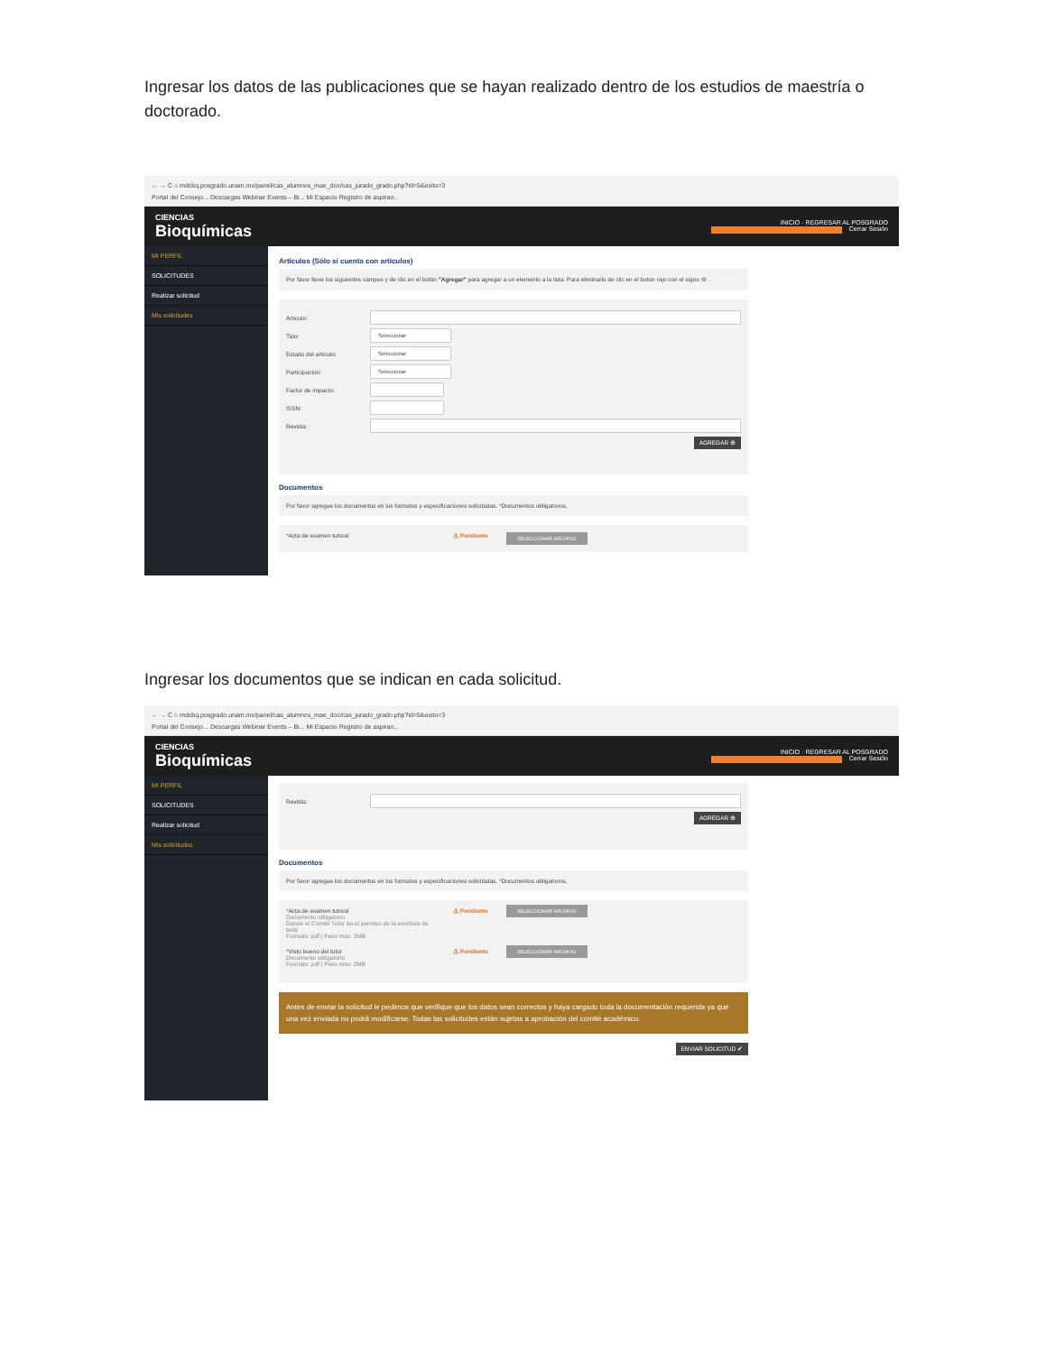Ingresar los datos de las publicaciones que se hayan realizado dentro de los estudios de maestría o doctorado.
← → C ⌂ mdcbq.posgrado.unam.mx/panel/cas_alumnos_mae_doc/cas_jurado_grado.php?id=5&exito=3
Portal del Consejo... Descargas Webinar Events – Bi... Mi Espacio Registro de aspiran...
CIENCIAS
Bioquímicas
INICIO · REGRESAR AL POSGRADO
Cerrar Sesión
MI PERFIL
SOLICITUDES
Realizar solicitud
Mis solicitudes
Artículos (Sólo si cuenta con artículos)
Por favor llene los siguientes campos y de clic en el botón "Agregar" para agregar a un elemento a la lista. Para eliminarlo de clic en el boton rojo con el signo ⊖ .
Artículo:
Tipo:
Seleccionar
Estado del artículo:
Seleccionar
Participación:
Seleccionar
Factor de impacto:
ISSN:
Revista:
AGREGAR ⊕
Documentos
Por favor agregue los documentos en los formatos y especificaciones solicitadas. *Documentos obligatorios.
*Acta de examen tutoral ⚠ Pendiente
SELECCIONAR ARCHIVO
Ingresar los documentos que se indican en cada solicitud.
← → C ⌂ mdcbq.posgrado.unam.mx/panel/cas_alumnos_mae_doc/cas_jurado_grado.php?id=5&exito=3
Portal del Consejo... Descargas Webinar Events – Bi... Mi Espacio Registro de aspiran...
CIENCIAS
Bioquímicas
INICIO · REGRESAR AL POSGRADO
Cerrar Sesión
MI PERFIL
SOLICITUDES
Realizar solicitud
Mis solicitudes
Revista:
AGREGAR ⊕
Documentos
Por favor agregue los documentos en los formatos y especificaciones solicitadas. *Documentos obligatorios.
*Acta de examen tutoral
Documento obligatorio
Donde el Comité Tutor da el permiso de la escritura de tesis
Formato: pdf | Peso max: 2MB
⚠ Pendiente
SELECCIONAR ARCHIVO
*Visto bueno del tutor
Documento obligatorio
Formato: pdf | Peso max: 2MB
⚠ Pendiente
SELECCIONAR ARCHIVO
Antes de enviar la solicitud le pedimos que verifique que los datos sean correctos y haya cargado toda la documentación requerida ya que una vez enviada no podrá modificarse. Todas las solicitudes están sujetas a aprobación del comité académico.
ENVIAR SOLICITUD ✔